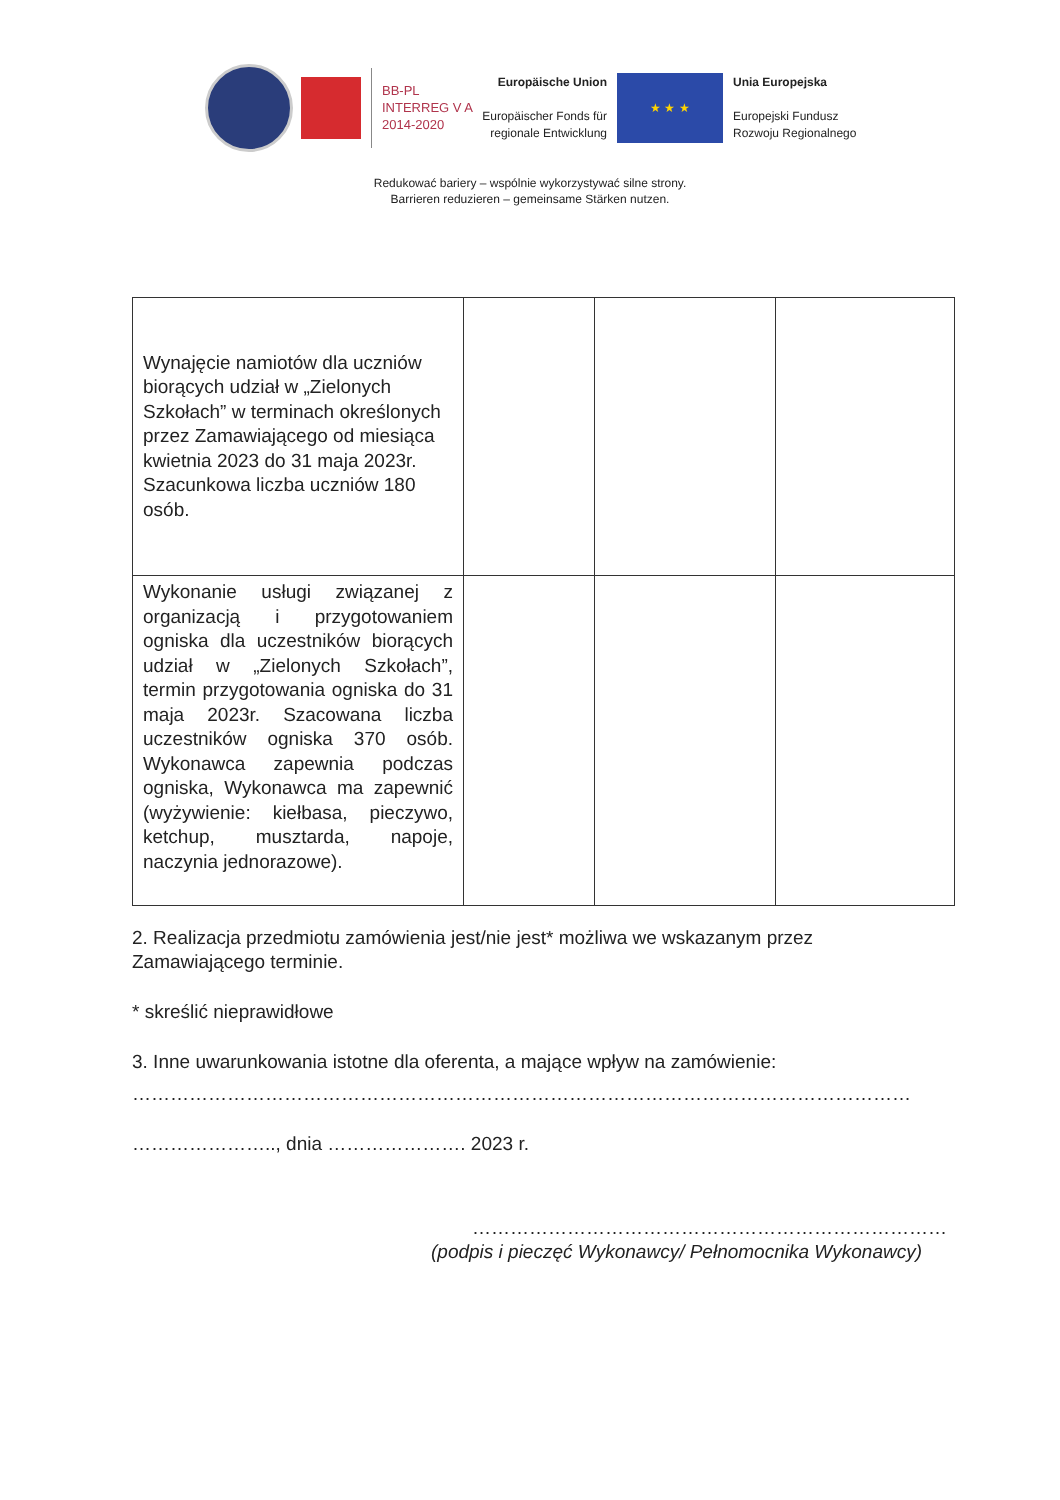BB-PL
INTERREG V A
2014-2020
Europäische Union
Europäischer Fonds für regionale Entwicklung
★ ★ ★
Unia Europejska
Europejski Fundusz
Rozwoju Regionalnego
Redukować bariery – wspólnie wykorzystywać silne strony.
Barrieren reduzieren – gemeinsame Stärken nutzen.
| Wynajęcie namiotów dla uczniów biorących udział w „Zielonych Szkołach” w terminach określonych przez Zamawiającego od miesiąca kwietnia 2023 do 31 maja 2023r. Szacunkowa liczba uczniów 180 osób. | | | |
| Wykonanie usługi związanej z organizacją i przygotowaniem ogniska dla uczestników biorących udział w „Zielonych Szkołach”, termin przygotowania ogniska do 31 maja 2023r. Szacowana liczba uczestników ogniska 370 osób. Wykonawca zapewnia podczas ogniska, Wykonawca ma zapewnić (wyżywienie: kiełbasa, pieczywo, ketchup, musztarda, napoje, naczynia jednorazowe). | | | |
2. Realizacja przedmiotu zamówienia jest/nie jest* możliwa we wskazanym przez Zamawiającego terminie.
* skreślić nieprawidłowe
3. Inne uwarunkowania istotne dla oferenta, a mające wpływ na zamówienie:
……………………………………………………………………………………………………………
………………….., dnia …………………. 2023 r.
…………………………………………………………………
(podpis i pieczęć Wykonawcy/ Pełnomocnika Wykonawcy)